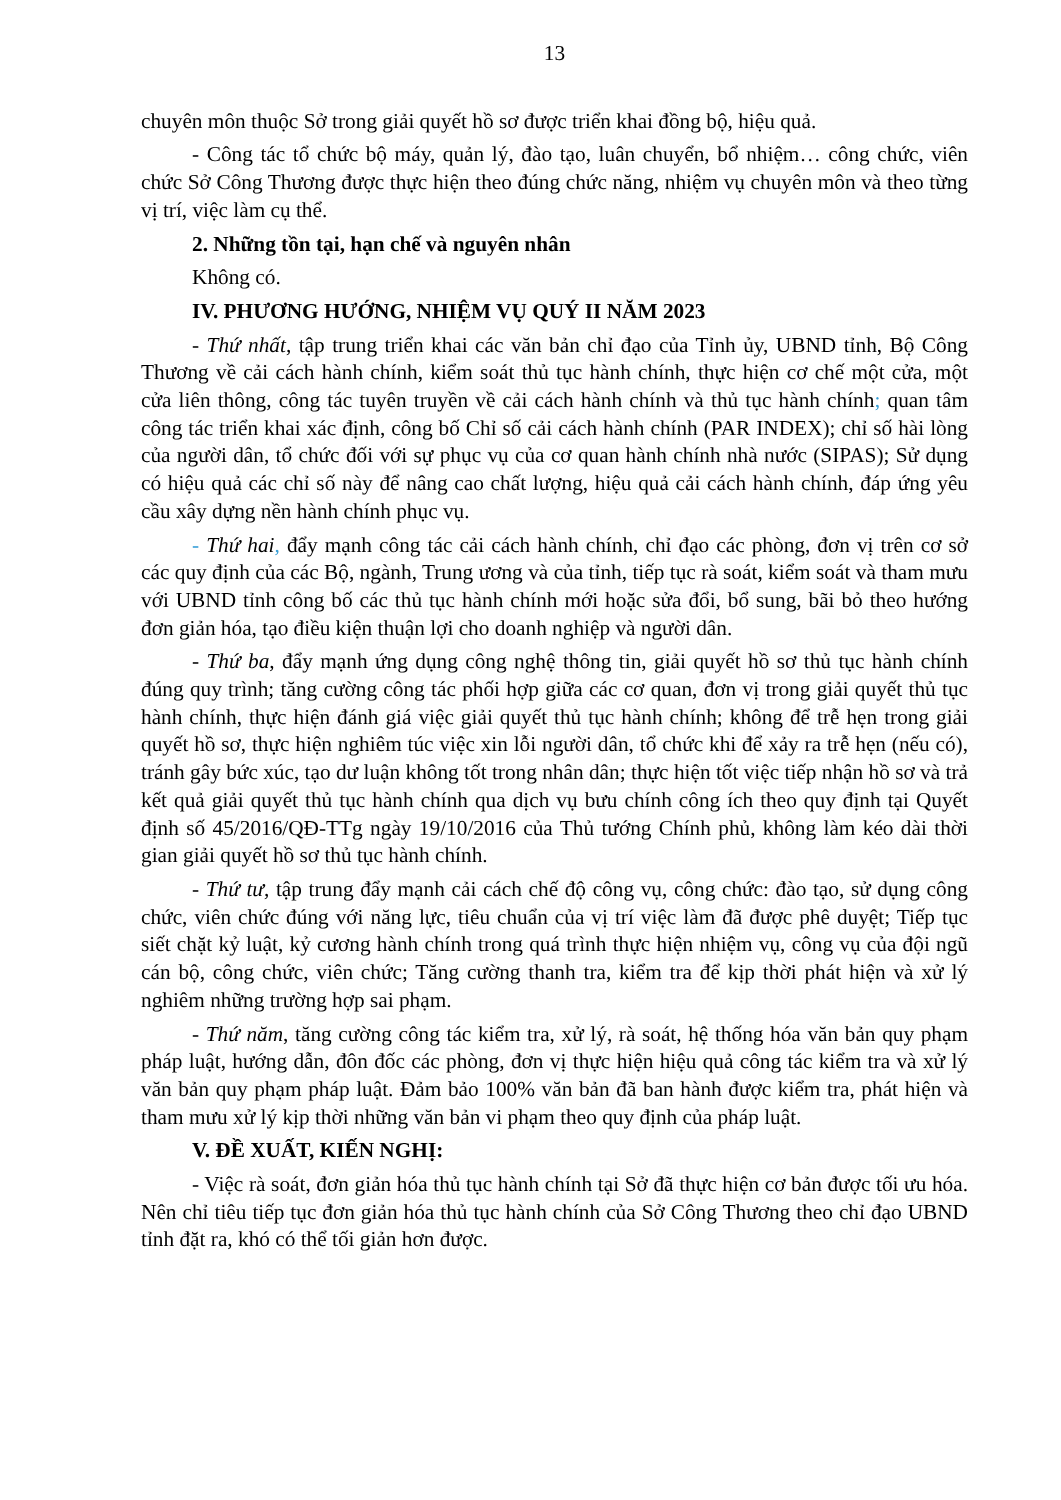13
chuyên môn thuộc Sở trong giải quyết hồ sơ được triển khai đồng bộ, hiệu quả.
- Công tác tổ chức bộ máy, quản lý, đào tạo, luân chuyển, bổ nhiệm… công chức, viên chức Sở Công Thương được thực hiện theo đúng chức năng, nhiệm vụ chuyên môn và theo từng vị trí, việc làm cụ thể.
2. Những tồn tại, hạn chế và nguyên nhân
Không có.
IV. PHƯƠNG HƯỚNG, NHIỆM VỤ QUÝ II NĂM 2023
- Thứ nhất, tập trung triển khai các văn bản chỉ đạo của Tỉnh ủy, UBND tỉnh, Bộ Công Thương về cải cách hành chính, kiểm soát thủ tục hành chính, thực hiện cơ chế một cửa, một cửa liên thông, công tác tuyên truyền về cải cách hành chính và thủ tục hành chính; quan tâm công tác triển khai xác định, công bố Chỉ số cải cách hành chính (PAR INDEX); chỉ số hài lòng của người dân, tổ chức đối với sự phục vụ của cơ quan hành chính nhà nước (SIPAS); Sử dụng có hiệu quả các chỉ số này để nâng cao chất lượng, hiệu quả cải cách hành chính, đáp ứng yêu cầu xây dựng nền hành chính phục vụ.
- Thứ hai, đẩy mạnh công tác cải cách hành chính, chỉ đạo các phòng, đơn vị trên cơ sở các quy định của các Bộ, ngành, Trung ương và của tỉnh, tiếp tục rà soát, kiểm soát và tham mưu với UBND tỉnh công bố các thủ tục hành chính mới hoặc sửa đổi, bổ sung, bãi bỏ theo hướng đơn giản hóa, tạo điều kiện thuận lợi cho doanh nghiệp và người dân.
- Thứ ba, đẩy mạnh ứng dụng công nghệ thông tin, giải quyết hồ sơ thủ tục hành chính đúng quy trình; tăng cường công tác phối hợp giữa các cơ quan, đơn vị trong giải quyết thủ tục hành chính, thực hiện đánh giá việc giải quyết thủ tục hành chính; không để trễ hẹn trong giải quyết hồ sơ, thực hiện nghiêm túc việc xin lỗi người dân, tổ chức khi để xảy ra trễ hẹn (nếu có), tránh gây bức xúc, tạo dư luận không tốt trong nhân dân; thực hiện tốt việc tiếp nhận hồ sơ và trả kết quả giải quyết thủ tục hành chính qua dịch vụ bưu chính công ích theo quy định tại Quyết định số 45/2016/QĐ-TTg ngày 19/10/2016 của Thủ tướng Chính phủ, không làm kéo dài thời gian giải quyết hồ sơ thủ tục hành chính.
- Thứ tư, tập trung đẩy mạnh cải cách chế độ công vụ, công chức: đào tạo, sử dụng công chức, viên chức đúng với năng lực, tiêu chuẩn của vị trí việc làm đã được phê duyệt; Tiếp tục siết chặt kỷ luật, kỷ cương hành chính trong quá trình thực hiện nhiệm vụ, công vụ của đội ngũ cán bộ, công chức, viên chức; Tăng cường thanh tra, kiểm tra để kịp thời phát hiện và xử lý nghiêm những trường hợp sai phạm.
- Thứ năm, tăng cường công tác kiểm tra, xử lý, rà soát, hệ thống hóa văn bản quy phạm pháp luật, hướng dẫn, đôn đốc các phòng, đơn vị thực hiện hiệu quả công tác kiểm tra và xử lý văn bản quy phạm pháp luật. Đảm bảo 100% văn bản đã ban hành được kiểm tra, phát hiện và tham mưu xử lý kịp thời những văn bản vi phạm theo quy định của pháp luật.
V. ĐỀ XUẤT, KIẾN NGHỊ:
- Việc rà soát, đơn giản hóa thủ tục hành chính tại Sở đã thực hiện cơ bản được tối ưu hóa. Nên chỉ tiêu tiếp tục đơn giản hóa thủ tục hành chính của Sở Công Thương theo chỉ đạo UBND tỉnh đặt ra, khó có thể tối giản hơn được.